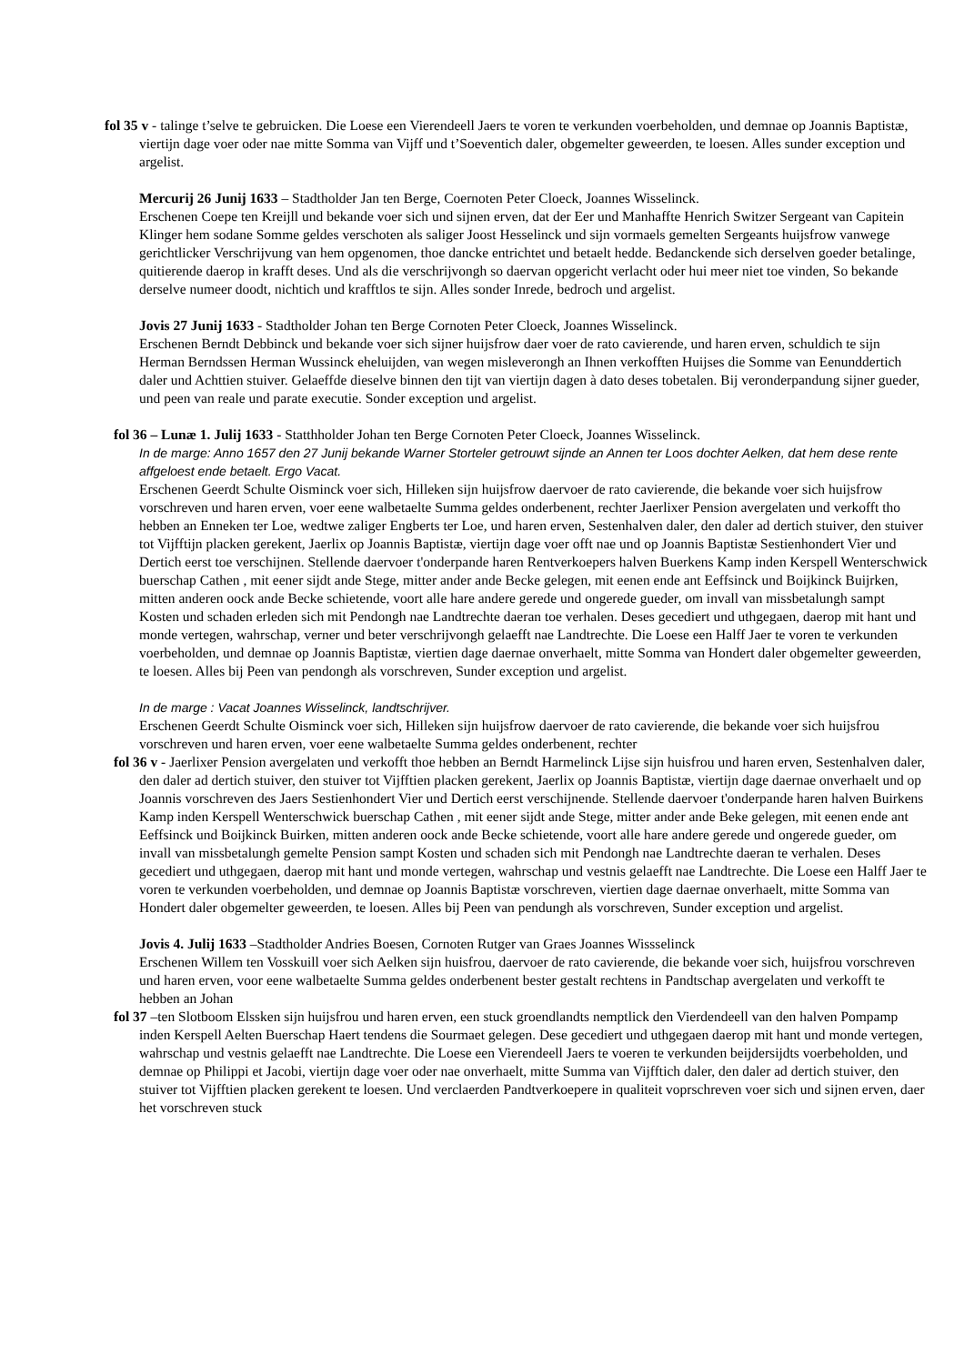fol 35 v - talinge t’selve te gebruicken. Die Loese een Vierendeell Jaers te voren te verkunden voerbeholden, und demnae op Joannis Baptistæ, viertijn dage voer oder nae mitte Somma van Vijff und t’Soeventich daler, obgemelter geweerden, te loesen. Alles sunder exception und argelist.
Mercurij 26 Junij 1633 – Stadtholder Jan ten Berge, Coernoten Peter Cloeck, Joannes Wisselinck.
Erschenen Coepe ten Kreijll und bekande voer sich und sijnen erven, dat der Eer und Manhaffte Henrich Switzer Sergeant van Capitein Klinger hem sodane Somme geldes verschoten als saliger Joost Hesselinck und sijn vormaels gemelten Sergeants huijsfrow vanwege gerichtlicker Verschrijvung van hem opgenomen, thoe dancke entrichtet und betaelt hedde. Bedanckende sich derselven goeder betalinge, quitierende daerop in krafft deses. Und als die verschrijvongh so daervan opgericht verlacht oder hui meer niet toe vinden, So bekande derselve numeer doodt, nichtich und krafftlos te sijn. Alles sonder Inrede, bedroch und argelist.
Jovis 27 Junij 1633 - Stadtholder Johan ten Berge Cornoten Peter Cloeck, Joannes Wisselinck.
Erschenen Berndt Debbinck und bekande voer sich sijner huijsfrow daer voer de rato cavierende, und haren erven, schuldich te sijn Herman Berndssen Herman Wussinck eheluijden, van wegen misleverongh an Ihnen verkofften Huijses die Somme van Eenunddertich daler und Achttien stuiver. Gelaeffde dieselve binnen den tijt van viertijn dagen à dato deses tobetalen. Bij veronderpandung sijner gueder, und peen van reale und parate executie. Sonder exception und argelist.
fol 36 – Lunæ 1. Julij 1633 - Statthholder Johan ten Berge Cornoten Peter Cloeck, Joannes Wisselinck.
In de marge: Anno 1657 den 27 Junij bekande Warner Storteler getrouwt sijnde an Annen ter Loos dochter Aelken, dat hem dese rente affgeloest ende betaelt. Ergo Vacat.
Erschenen Geerdt Schulte Oisminck voer sich, Hilleken sijn huijsfrow daervoer de rato cavierende, die bekande voer sich huijsfrow vorschreven und haren erven, voer eene walbetaelte Summa geldes onderbenent, rechter Jaerlixer Pension avergelaten und verkofft tho hebben an Enneken ter Loe, wedtwe zaliger Engberts ter Loe, und haren erven, Sestenhalven daler, den daler ad dertich stuiver, den stuiver tot Vijfftijn placken gerekent, Jaerlix op Joannis Baptistæ, viertijn dage voer offt nae und op Joannis Baptistæ Sestienhondert Vier und Dertich eerst toe verschijnen. Stellende daervoer t'onderpande haren Rentverkoepers halven Buerkens Kamp inden Kerspell Wenterschwick buerschap Cathen , mit eener sijdt ande Stege, mitter ander ande Becke gelegen, mit eenen ende ant Eeffsinck und Boijkinck Buijrken, mitten anderen oock ande Becke schietende, voort alle hare andere gerede und ongerede gueder, om invall van missbetalungh sampt Kosten und schaden erleden sich mit Pendongh nae Landtrechte daeran toe verhalen. Deses gecediert und uthgegaen, daerop mit hant und monde vertegen, wahrschap, verner und beter verschrijvongh gelaefft nae Landtrechte. Die Loese een Halff Jaer te voren te verkunden voerbeholden, und demnae op Joannis Baptistæ, viertien dage daernae onverhaelt, mitte Somma van Hondert daler obgemelter geweerden, te loesen. Alles bij Peen van pendongh als vorschreven, Sunder exception und argelist.
In de marge : Vacat Joannes Wisselinck, landtschrijver.
Erschenen Geerdt Schulte Oisminck voer sich, Hilleken sijn huijsfrow daervoer de rato cavierende, die bekande voer sich huijsfrou vorschreven und haren erven, voer eene walbetaelte Summa geldes onderbenent, rechter
fol 36 v - Jaerlixer Pension avergelaten und verkofft thoe hebben an Berndt Harmelinck Lijse sijn huisfrou und haren erven, Sestenhalven daler, den daler ad dertich stuiver, den stuiver tot Vijfftien placken gerekent, Jaerlix op Joannis Baptistæ, viertijn dage daernae onverhaelt und op Joannis vorschreven des Jaers Sestienhondert Vier und Dertich eerst verschijnende. Stellende daervoer t'onderpande haren halven Buirkens Kamp inden Kerspell Wenterschwick buerschap Cathen , mit eener sijdt ande Stege, mitter ander ande Beke gelegen, mit eenen ende ant Eeffsinck und Boijkinck Buirken, mitten anderen oock ande Becke schietende, voort alle hare andere gerede und ongerede gueder, om invall van missbetalungh gemelte Pension sampt Kosten und schaden sich mit Pendongh nae Landtrechte daeran te verhalen. Deses gecediert und uthgegaen, daerop mit hant und monde vertegen, wahrschap und vestnis gelaefft nae Landtrechte. Die Loese een Halff Jaer te voren te verkunden voerbeholden, und demnae op Joannis Baptistæ vorschreven, viertien dage daernae onverhaelt, mitte Somma van Hondert daler obgemelter geweerden, te loesen. Alles bij Peen van pendungh als vorschreven, Sunder exception und argelist.
Jovis 4. Julij 1633 –Stadtholder Andries Boesen, Cornoten Rutger van Graes Joannes Wissselinck
Erschenen Willem ten Vosskuill voer sich Aelken sijn huisfrou, daervoer de rato cavierende, die bekande voer sich, huijsfrou vorschreven und haren erven, voor eene walbetaelte Summa geldes onderbenent bester gestalt rechtens in Pandtschap avergelaten und verkofft te hebben an Johan
fol 37 –ten Slotboom Elssken sijn huijsfrou und haren erven, een stuck groendlandts nemptlick den Vierdendeell van den halven Pompamp inden Kerspell Aelten Buerschap Haert tendens die Sourmaet gelegen. Dese gecediert und uthgegaen daerop mit hant und monde vertegen, wahrschap und vestnis gelaefft nae Landtrechte. Die Loese een Vierendeell Jaers te voeren te verkunden beijdersijdts voerbeholden, und demnae op Philippi et Jacobi, viertijn dage voer oder nae onverhaelt, mitte Summa van Vijfftich daler, den daler ad dertich stuiver, den stuiver tot Vijfftien placken gerekent te loesen. Und verclaerden Pandtverkoepere in qualiteit voprschreven voer sich und sijnen erven, daer het vorschreven stuck